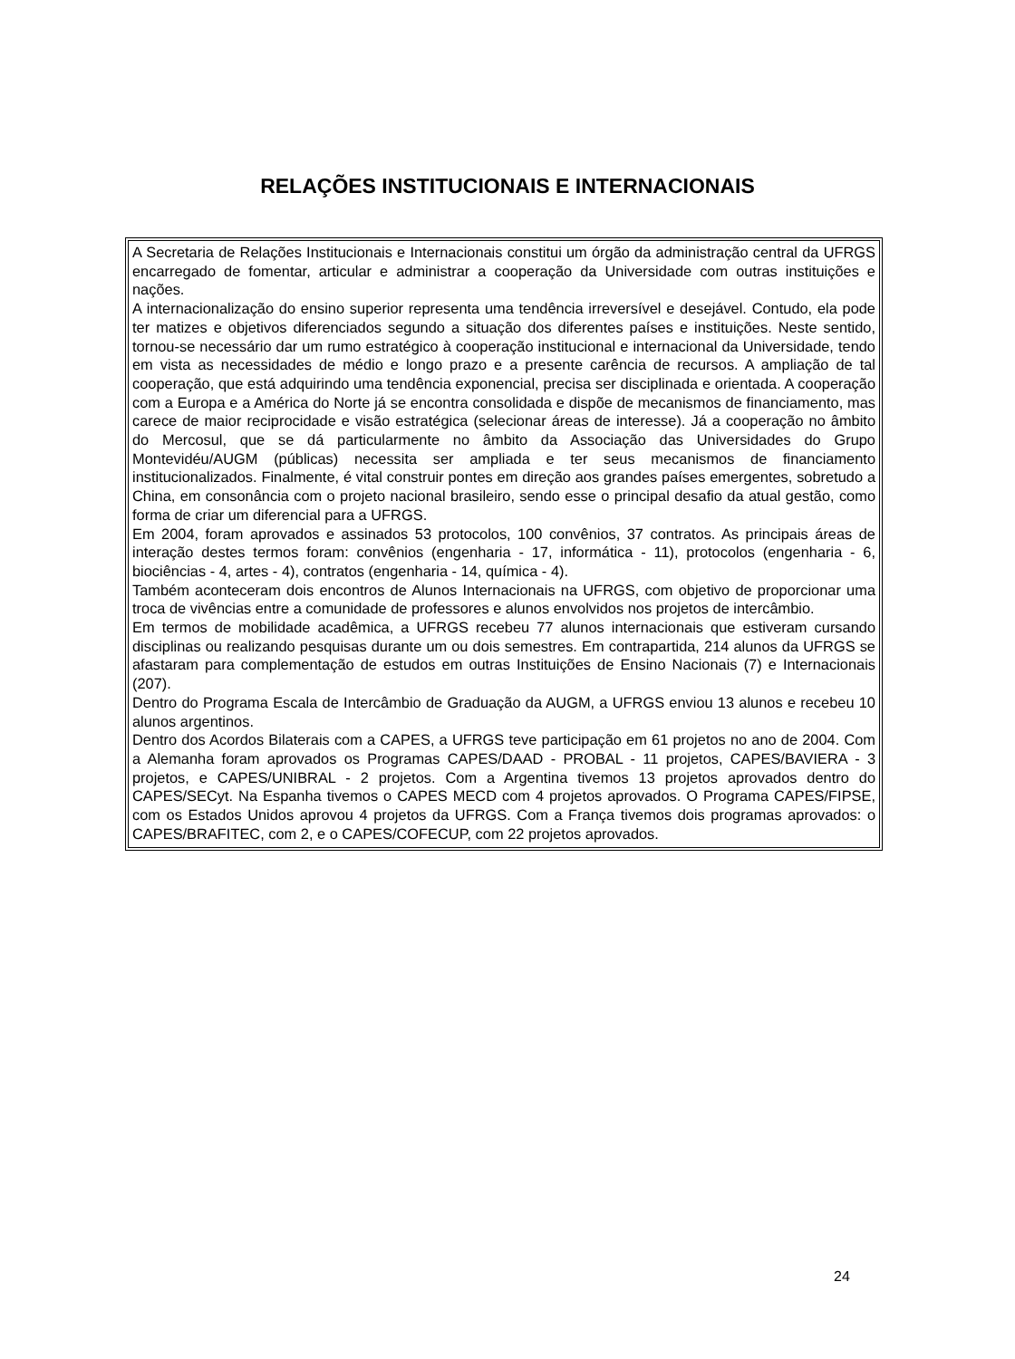RELAÇÕES INSTITUCIONAIS E INTERNACIONAIS
A Secretaria de Relações Institucionais e Internacionais constitui um órgão da administração central da UFRGS encarregado de fomentar, articular e administrar a cooperação da Universidade com outras instituições e nações.
A internacionalização do ensino superior representa uma tendência irreversível e desejável. Contudo, ela pode ter matizes e objetivos diferenciados segundo a situação dos diferentes países e instituições. Neste sentido, tornou-se necessário dar um rumo estratégico à cooperação institucional e internacional da Universidade, tendo em vista as necessidades de médio e longo prazo e a presente carência de recursos. A ampliação de tal cooperação, que está adquirindo uma tendência exponencial, precisa ser disciplinada e orientada. A cooperação com a Europa e a América do Norte já se encontra consolidada e dispõe de mecanismos de financiamento, mas carece de maior reciprocidade e visão estratégica (selecionar áreas de interesse). Já a cooperação no âmbito do Mercosul, que se dá particularmente no âmbito da Associação das Universidades do Grupo Montevidéu/AUGM (públicas) necessita ser ampliada e ter seus mecanismos de financiamento institucionalizados. Finalmente, é vital construir pontes em direção aos grandes países emergentes, sobretudo a China, em consonância com o projeto nacional brasileiro, sendo esse o principal desafio da atual gestão, como forma de criar um diferencial para a UFRGS.
Em 2004, foram aprovados e assinados 53 protocolos, 100 convênios, 37 contratos. As principais áreas de interação destes termos foram: convênios (engenharia - 17, informática - 11), protocolos (engenharia - 6, biociências - 4, artes - 4), contratos (engenharia - 14, química - 4).
Também aconteceram dois encontros de Alunos Internacionais na UFRGS, com objetivo de proporcionar uma troca de vivências entre a comunidade de professores e alunos envolvidos nos projetos de intercâmbio.
Em termos de mobilidade acadêmica, a UFRGS recebeu 77 alunos internacionais que estiveram cursando disciplinas ou realizando pesquisas durante um ou dois semestres. Em contrapartida, 214 alunos da UFRGS se afastaram para complementação de estudos em outras Instituições de Ensino Nacionais (7) e Internacionais (207).
Dentro do Programa Escala de Intercâmbio de Graduação da AUGM, a UFRGS enviou 13 alunos e recebeu 10 alunos argentinos.
Dentro dos Acordos Bilaterais com a CAPES, a UFRGS teve participação em 61 projetos no ano de 2004. Com a Alemanha foram aprovados os Programas CAPES/DAAD - PROBAL - 11 projetos, CAPES/BAVIERA - 3 projetos, e CAPES/UNIBRAL - 2 projetos. Com a Argentina tivemos 13 projetos aprovados dentro do CAPES/SECyt. Na Espanha tivemos o CAPES MECD com 4 projetos aprovados. O Programa CAPES/FIPSE, com os Estados Unidos aprovou 4 projetos da UFRGS. Com a França tivemos dois programas aprovados: o CAPES/BRAFITEC, com 2, e o CAPES/COFECUP, com 22 projetos aprovados.
24